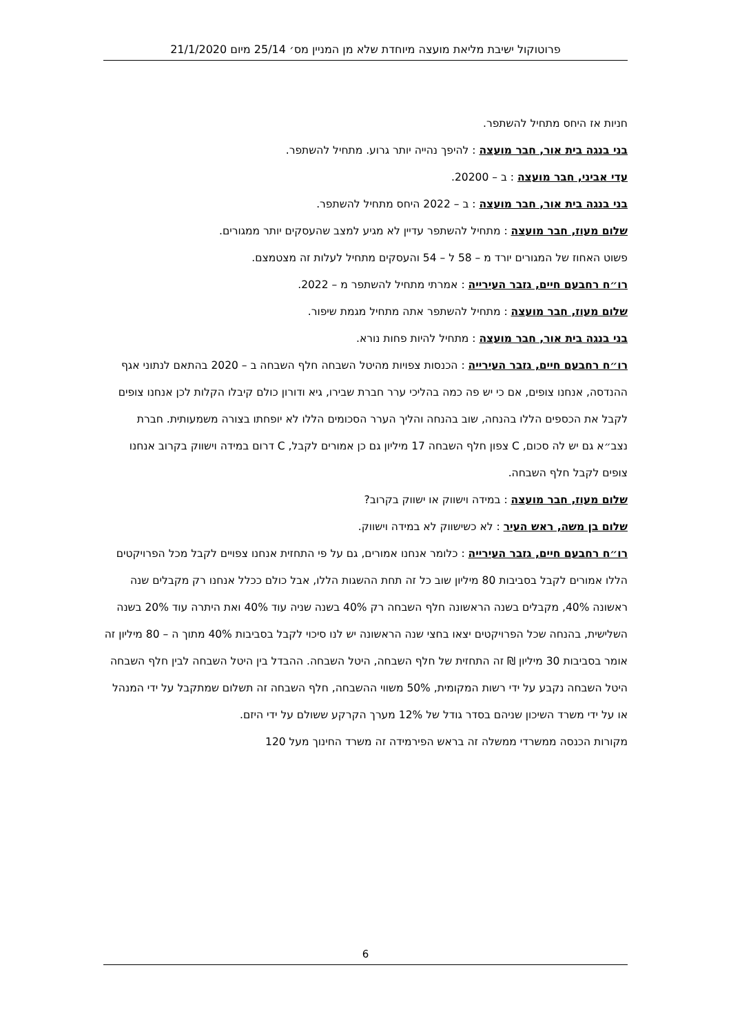פרוטוקול ישיבת מליאת מועצה מיוחדת שלא מן המניין מס׳ 25/14 מיום 21/1/2020
חניות אז היחס מתחיל להשתפר.
בני בנגה בית אור, חבר מועצה : להיפך נהייה יותר גרוע. מתחיל להשתפר.
עדי אביני, חבר מועצה : ב – 20200.
בני בנגה בית אור, חבר מועצה : ב – 2022 היחס מתחיל להשתפר.
שלום מעוז, חבר מועצה : מתחיל להשתפר עדיין לא מגיע למצב שהעסקים יותר ממגורים.
פשוט האחוז של המגורים יורד מ – 58 ל – 54 והעסקים מתחיל לעלות זה מצטמצם.
רו״ח רחבעם חיים, גזבר העירייה : אמרתי מתחיל להשתפר מ – 2022.
שלום מעוז, חבר מועצה : מתחיל להשתפר אתה מתחיל מגמת שיפור.
בני בנגה בית אור, חבר מועצה : מתחיל להיות פחות נורא.
רו״ח רחבעם חיים, גזבר העירייה : הכנסות צפויות מהיטל השבחה חלף השבחה ב – 2020 בהתאם לנתוני אגף ההנדסה, אנחנו צופים, אם כי יש פה כמה בהליכי ערר חברת שבירו, גיא ודורון כולם קיבלו הקלות לכן אנחנו צופים לקבל את הכספים הללו בהנחה, שוב בהנחה והליך הערר הסכומים הללו לא יופחתו בצורה משמעותית. חברת נצב״א גם יש לה סכום, C צפון חלף השבחה 17 מיליון גם כן אמורים לקבל, C דרום במידה וישווק בקרוב אנחנו צופים לקבל חלף השבחה.
שלום מעוז, חבר מועצה : במידה וישווק או ישווק בקרוב?
שלום בן משה, ראש העיר : לא כשישווק לא במידה וישווק.
רו״ח רחבעם חיים, גזבר העירייה : כלומר אנחנו אמורים, גם על פי התחזית אנחנו צפויים לקבל מכל הפרויקטים הללו אמורים לקבל בסביבות 80 מיליון שוב כל זה תחת ההשגות הללו, אבל כולם ככלל אנחנו רק מקבלים שנה ראשונה 40%, מקבלים בשנה הראשונה חלף השבחה רק 40% בשנה שניה עוד 40% ואת היתרה עוד 20% בשנה השלישית, בהנחה שכל הפרויקטים יצאו בחצי שנה הראשונה יש לנו סיכוי לקבל בסביבות 40% מתוך ה – 80 מיליון זה אומר בסביבות 30 מיליון ₪ זה התחזית של חלף השבחה, היטל השבחה. ההבדל בין היטל השבחה לבין חלף השבחה היטל השבחה נקבע על ידי רשות המקומית, 50% משווי ההשבחה, חלף השבחה זה תשלום שמתקבל על ידי המנהל או על ידי משרד השיכון שניהם בסדר גודל של 12% מערך הקרקע ששולם על ידי היזם.
מקורות הכנסה ממשרדי ממשלה זה בראש הפירמידה זה משרד החינוך מעל 120
6